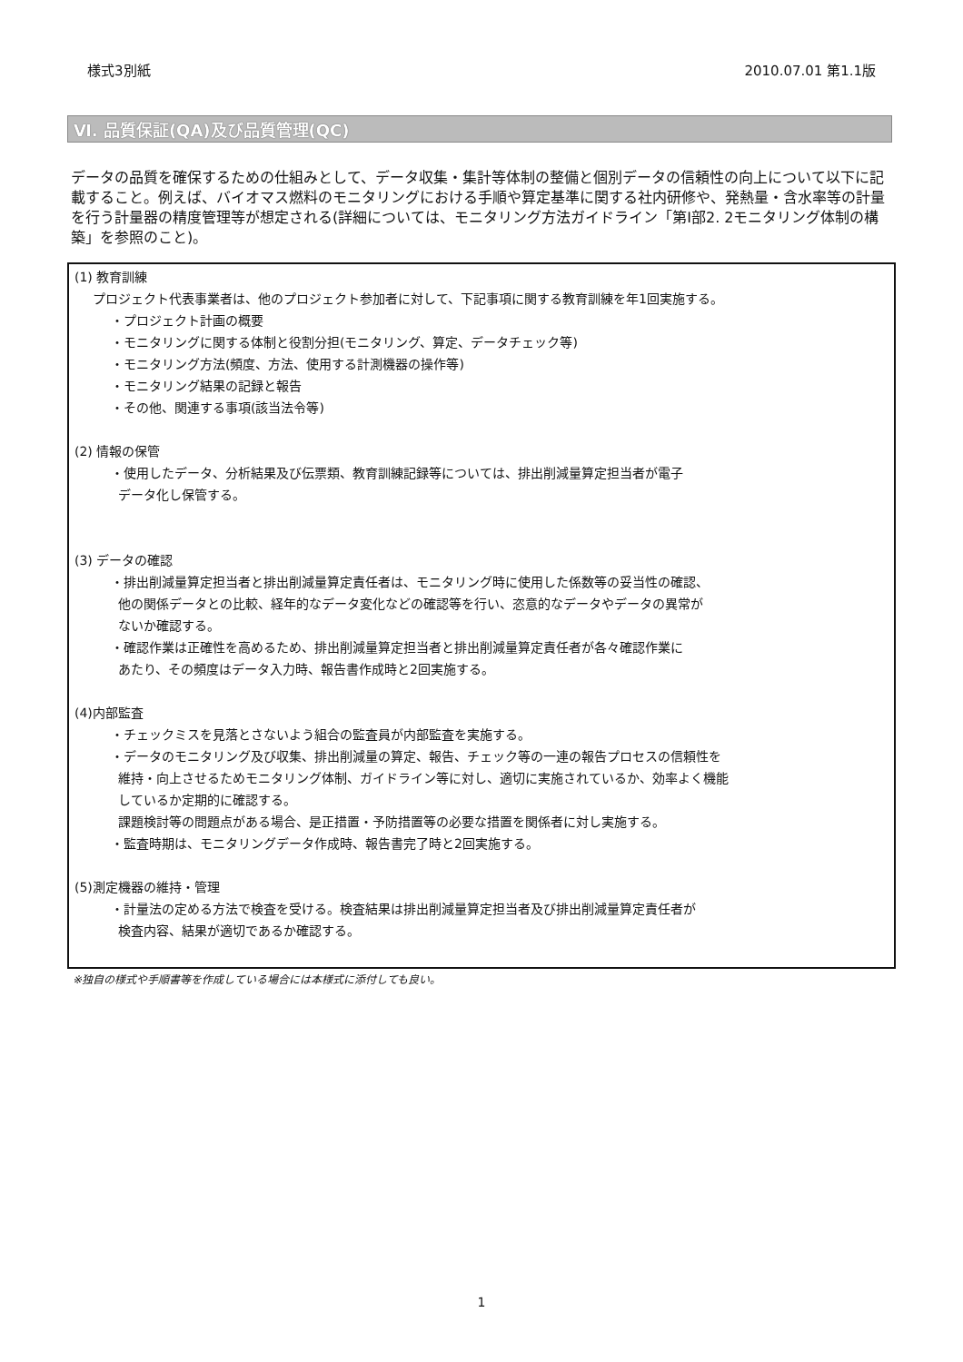様式3別紙 2010.07.01 第1.1版
Ⅵ. 品質保証(QA)及び品質管理(QC)
データの品質を確保するための仕組みとして、データ収集・集計等体制の整備と個別データの信頼性の向上について以下に記載すること。例えば、バイオマス燃料のモニタリングにおける手順や算定基準に関する社内研修や、発熱量・含水率等の計量を行う計量器の精度管理等が想定される(詳細については、モニタリング方法ガイドライン「第Ⅰ部2. 2モニタリング体制の構築」を参照のこと)。
(1) 教育訓練
プロジェクト代表事業者は、他のプロジェクト参加者に対して、下記事項に関する教育訓練を年1回実施する。
・プロジェクト計画の概要
・モニタリングに関する体制と役割分担(モニタリング、算定、データチェック等)
・モニタリング方法(頻度、方法、使用する計測機器の操作等)
・モニタリング結果の記録と報告
・その他、関連する事項(該当法令等)
(2) 情報の保管
・使用したデータ、分析結果及び伝票類、教育訓練記録等については、排出削減量算定担当者が電子
データ化し保管する。
(3) データの確認
・排出削減量算定担当者と排出削減量算定責任者は、モニタリング時に使用した係数等の妥当性の確認、
他の関係データとの比較、経年的なデータ変化などの確認等を行い、恣意的なデータやデータの異常が
ないか確認する。
・確認作業は正確性を高めるため、排出削減量算定担当者と排出削減量算定責任者が各々確認作業に
あたり、その頻度はデータ入力時、報告書作成時と2回実施する。
(4)内部監査
・チェックミスを見落とさないよう組合の監査員が内部監査を実施する。
・データのモニタリング及び収集、排出削減量の算定、報告、チェック等の一連の報告プロセスの信頼性を
維持・向上させるためモニタリング体制、ガイドライン等に対し、適切に実施されているか、効率よく機能
しているか定期的に確認する。
課題検討等の問題点がある場合、是正措置・予防措置等の必要な措置を関係者に対し実施する。
・監査時期は、モニタリングデータ作成時、報告書完了時と2回実施する。
(5)測定機器の維持・管理
・計量法の定める方法で検査を受ける。検査結果は排出削減量算定担当者及び排出削減量算定責任者が
検査内容、結果が適切であるか確認する。
※独自の様式や手順書等を作成している場合には本様式に添付しても良い。
1